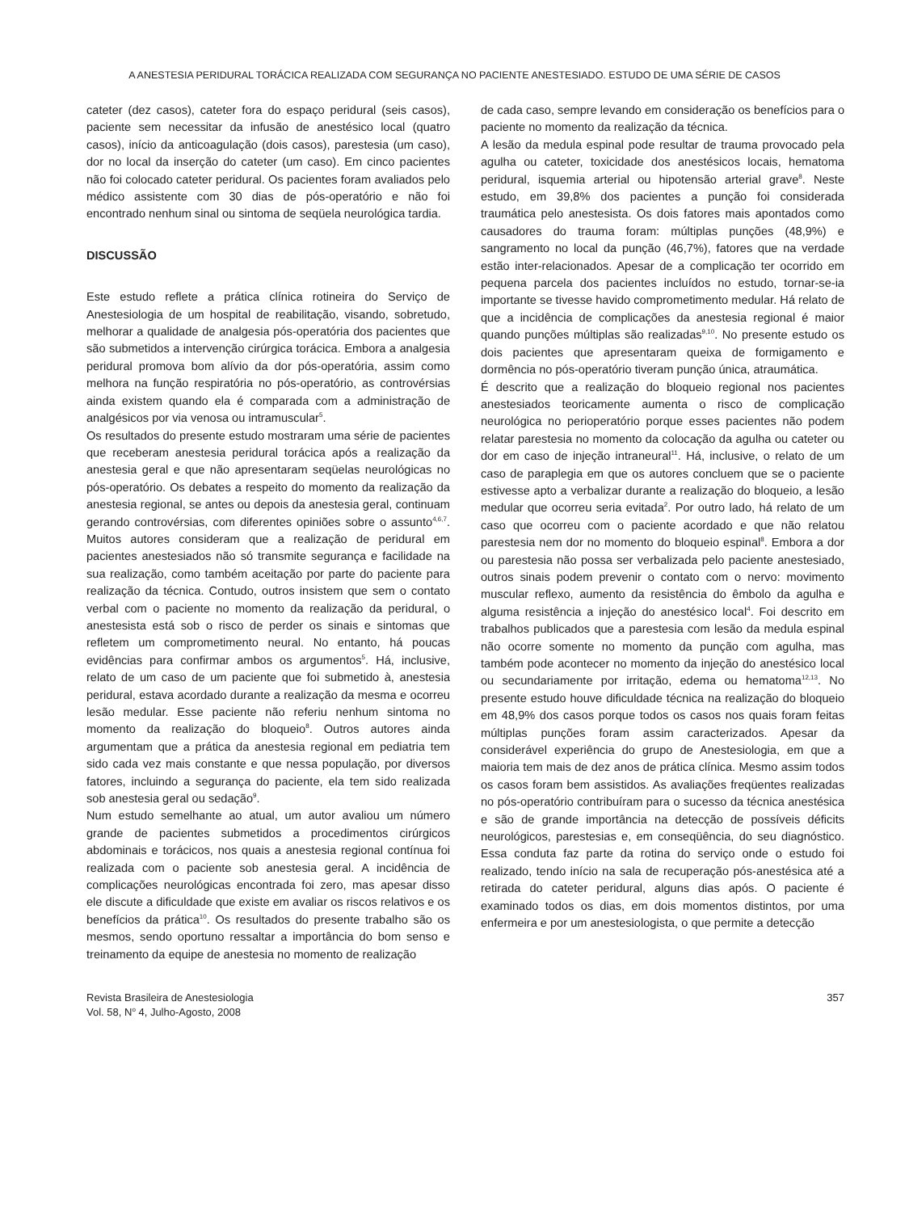A ANESTESIA PERIDURAL TORÁCICA REALIZADA COM SEGURANÇA NO PACIENTE ANESTESIADO. ESTUDO DE UMA SÉRIE DE CASOS
cateter (dez casos), cateter fora do espaço peridural (seis casos), paciente sem necessitar da infusão de anestésico local (quatro casos), início da anticoagulação (dois casos), parestesia (um caso), dor no local da inserção do cateter (um caso). Em cinco pacientes não foi colocado cateter peridural. Os pacientes foram avaliados pelo médico assistente com 30 dias de pós-operatório e não foi encontrado nenhum sinal ou sintoma de seqüela neurológica tardia.
DISCUSSÃO
Este estudo reflete a prática clínica rotineira do Serviço de Anestesiologia de um hospital de reabilitação, visando, sobretudo, melhorar a qualidade de analgesia pós-operatória dos pacientes que são submetidos a intervenção cirúrgica torácica. Embora a analgesia peridural promova bom alívio da dor pós-operatória, assim como melhora na função respiratória no pós-operatório, as controvérsias ainda existem quando ela é comparada com a administração de analgésicos por via venosa ou intramuscular<sup>5</sup>.
Os resultados do presente estudo mostraram uma série de pacientes que receberam anestesia peridural torácica após a realização da anestesia geral e que não apresentaram seqüelas neurológicas no pós-operatório. Os debates a respeito do momento da realização da anestesia regional, se antes ou depois da anestesia geral, continuam gerando controvérsias, com diferentes opiniões sobre o assunto<sup>4,6,7</sup>. Muitos autores consideram que a realização de peridural em pacientes anestesiados não só transmite segurança e facilidade na sua realização, como também aceitação por parte do paciente para realização da técnica. Contudo, outros insistem que sem o contato verbal com o paciente no momento da realização da peridural, o anestesista está sob o risco de perder os sinais e sintomas que refletem um comprometimento neural. No entanto, há poucas evidências para confirmar ambos os argumentos<sup>5</sup>. Há, inclusive, relato de um caso de um paciente que foi submetido à, anestesia peridural, estava acordado durante a realização da mesma e ocorreu lesão medular. Esse paciente não referiu nenhum sintoma no momento da realização do bloqueio<sup>8</sup>. Outros autores ainda argumentam que a prática da anestesia regional em pediatria tem sido cada vez mais constante e que nessa população, por diversos fatores, incluindo a segurança do paciente, ela tem sido realizada sob anestesia geral ou sedação<sup>9</sup>.
Num estudo semelhante ao atual, um autor avaliou um número grande de pacientes submetidos a procedimentos cirúrgicos abdominais e torácicos, nos quais a anestesia regional contínua foi realizada com o paciente sob anestesia geral. A incidência de complicações neurológicas encontrada foi zero, mas apesar disso ele discute a dificuldade que existe em avaliar os riscos relativos e os benefícios da prática<sup>10</sup>. Os resultados do presente trabalho são os mesmos, sendo oportuno ressaltar a importância do bom senso e treinamento da equipe de anestesia no momento de realização
de cada caso, sempre levando em consideração os benefícios para o paciente no momento da realização da técnica.
A lesão da medula espinal pode resultar de trauma provocado pela agulha ou cateter, toxicidade dos anestésicos locais, hematoma peridural, isquemia arterial ou hipotensão arterial grave<sup>8</sup>. Neste estudo, em 39,8% dos pacientes a punção foi considerada traumática pelo anestesista. Os dois fatores mais apontados como causadores do trauma foram: múltiplas punções (48,9%) e sangramento no local da punção (46,7%), fatores que na verdade estão inter-relacionados. Apesar de a complicação ter ocorrido em pequena parcela dos pacientes incluídos no estudo, tornar-se-ia importante se tivesse havido comprometimento medular. Há relato de que a incidência de complicações da anestesia regional é maior quando punções múltiplas são realizadas<sup>9,10</sup>. No presente estudo os dois pacientes que apresentaram queixa de formigamento e dormência no pós-operatório tiveram punção única, atraumática.
É descrito que a realização do bloqueio regional nos pacientes anestesiados teoricamente aumenta o risco de complicação neurológica no perioperatório porque esses pacientes não podem relatar parestesia no momento da colocação da agulha ou cateter ou dor em caso de injeção intraneural<sup>11</sup>. Há, inclusive, o relato de um caso de paraplegia em que os autores concluem que se o paciente estivesse apto a verbalizar durante a realização do bloqueio, a lesão medular que ocorreu seria evitada<sup>2</sup>. Por outro lado, há relato de um caso que ocorreu com o paciente acordado e que não relatou parestesia nem dor no momento do bloqueio espinal<sup>8</sup>. Embora a dor ou parestesia não possa ser verbalizada pelo paciente anestesiado, outros sinais podem prevenir o contato com o nervo: movimento muscular reflexo, aumento da resistência do êmbolo da agulha e alguma resistência a injeção do anestésico local<sup>4</sup>. Foi descrito em trabalhos publicados que a parestesia com lesão da medula espinal não ocorre somente no momento da punção com agulha, mas também pode acontecer no momento da injeção do anestésico local ou secundariamente por irritação, edema ou hematoma<sup>12,13</sup>. No presente estudo houve dificuldade técnica na realização do bloqueio em 48,9% dos casos porque todos os casos nos quais foram feitas múltiplas punções foram assim caracterizados. Apesar da considerável experiência do grupo de Anestesiologia, em que a maioria tem mais de dez anos de prática clínica. Mesmo assim todos os casos foram bem assistidos. As avaliações freqüentes realizadas no pós-operatório contribuíram para o sucesso da técnica anestésica e são de grande importância na detecção de possíveis déficits neurológicos, parestesias e, em conseqüência, do seu diagnóstico. Essa conduta faz parte da rotina do serviço onde o estudo foi realizado, tendo início na sala de recuperação pós-anestésica até a retirada do cateter peridural, alguns dias após. O paciente é examinado todos os dias, em dois momentos distintos, por uma enfermeira e por um anestesiologista, o que permite a detecção
Revista Brasileira de Anestesiologia
Vol. 58, N<sup>o</sup> 4, Julho-Agosto, 2008
357